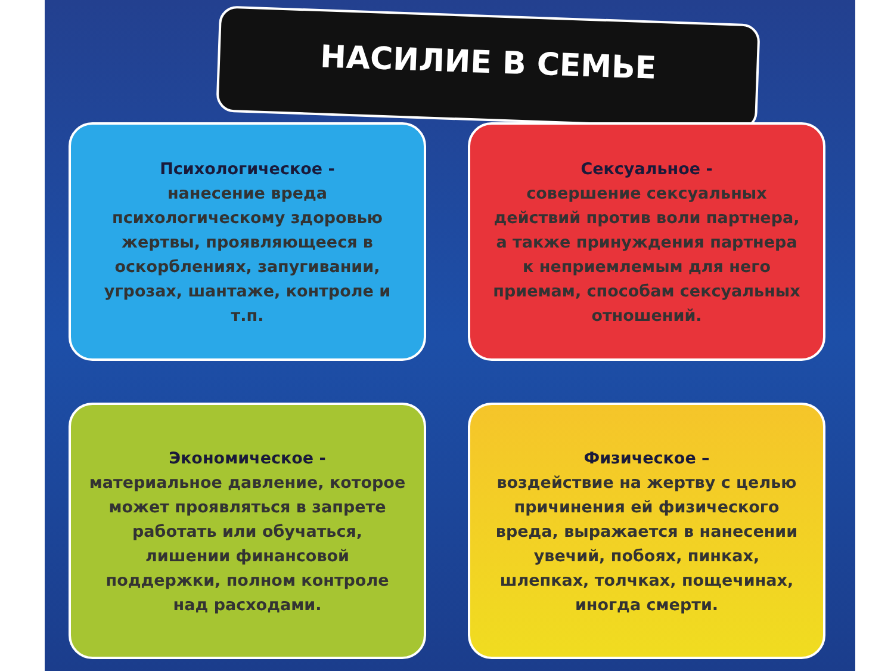НАСИЛИЕ В СЕМЬЕ
Психологическое -
нанесение вреда психологическому здоровью жертвы, проявляющееся в оскорблениях, запугивании, угрозах, шантаже, контроле и т.п.
Сексуальное -
совершение сексуальных действий против воли партнера, а также принуждения партнера к неприемлемым для него приемам, способам сексуальных отношений.
Экономическое -
материальное давление, которое может проявляться в запрете работать или обучаться, лишении финансовой поддержки, полном контроле над расходами.
Физическое –
воздействие на жертву с целью причинения ей физического вреда, выражается в нанесении увечий, побоях, пинках, шлепках, толчках, пощечинах, иногда смерти.